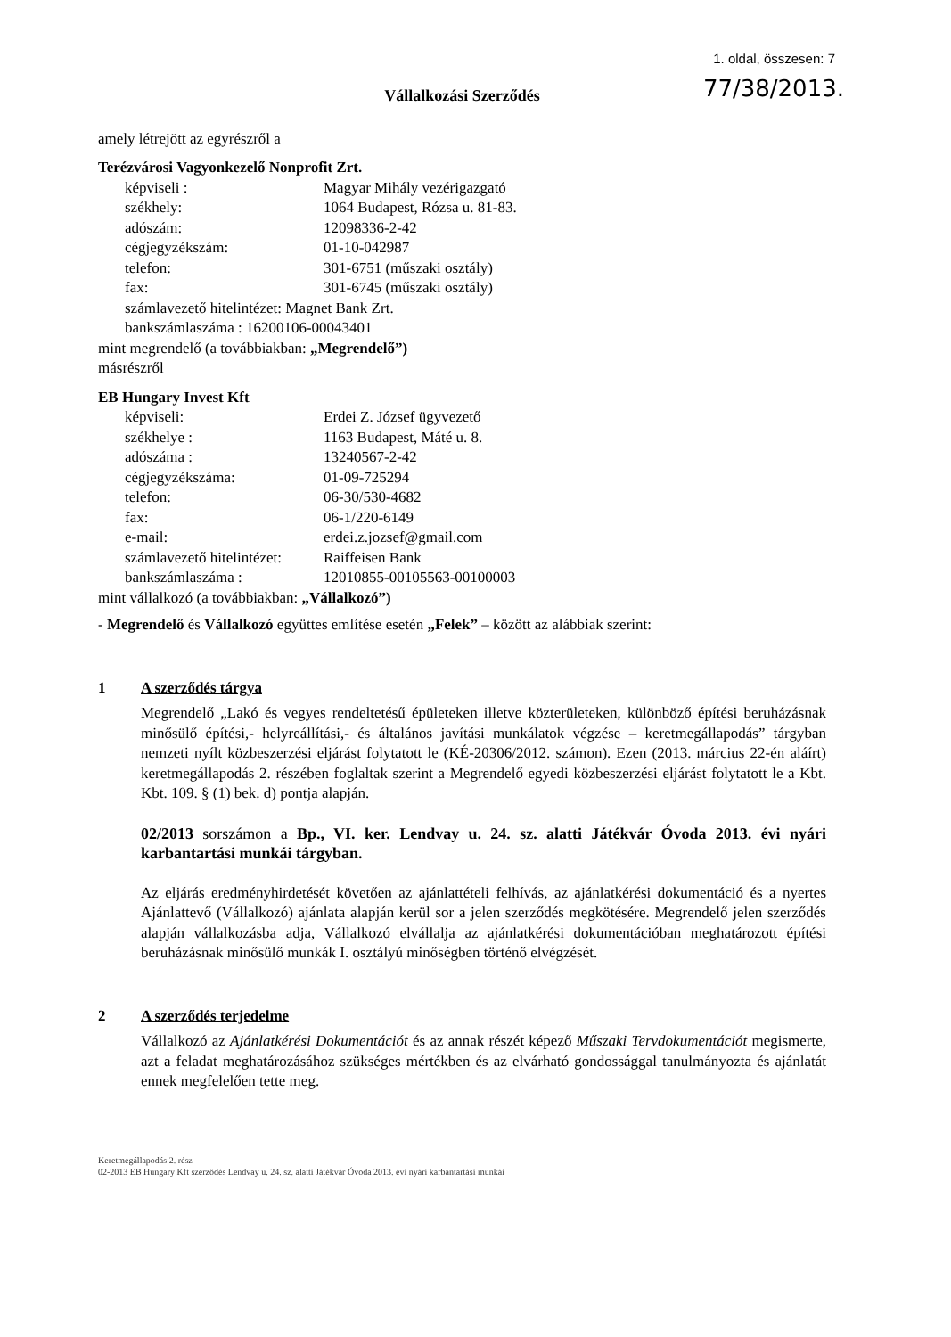1. oldal, összesen: 7
77/38/2013.
Vállalkozási Szerződés
amely létrejött az egyrészről a
Terézvárosi Vagyonkezelő Nonprofit Zrt.
| képviseli : | Magyar Mihály vezérigazgató |
| székhely: | 1064 Budapest, Rózsa u. 81-83. |
| adószám: | 12098336-2-42 |
| cégjegyzékszám: | 01-10-042987 |
| telefon: | 301-6751 (műszaki osztály) |
| fax: | 301-6745 (műszaki osztály) |
| számlavezető hitelintézet: Magnet Bank Zrt. | |
| bankszámlaszáma : 16200106-00043401 | |
mint megrendelő (a továbbiakban: „Megrendelő”)
másrészről
EB Hungary Invest Kft
| képviseli: | Erdei Z. József ügyvezető |
| székhelye : | 1163 Budapest, Máté u. 8. |
| adószáma : | 13240567-2-42 |
| cégjegyzékszáma: | 01-09-725294 |
| telefon: | 06-30/530-4682 |
| fax: | 06-1/220-6149 |
| e-mail: | erdei.z.jozsef@gmail.com |
| számlavezető hitelintézet: | Raiffeisen Bank |
| bankszámlaszáma : | 12010855-00105563-00100003 |
mint vállalkozó (a továbbiakban: „Vállalkozó”)
- Megrendelő és Vállalkozó együttes említése esetén „Felek” – között az alábbiak szerint:
1 A szerződés tárgya
Megrendelő „Lakó és vegyes rendeltetésű épületeken illetve közterületeken, különböző építési beruházásnak minősülő építési,- helyreállítási,- és általános javítási munkálatok végzése – keretmegállapodás” tárgyban nemzeti nyílt közbeszerzési eljárást folytatott le (KÉ-20306/2012. számon). Ezen (2013. március 22-én aláírt) keretmegállapodás 2. részében foglaltak szerint a Megrendelő egyedi közbeszerzési eljárást folytatott le a Kbt. Kbt. 109. § (1) bek. d) pontja alapján.
02/2013 sorszámon a Bp., VI. ker. Lendvay u. 24. sz. alatti Játékvár Óvoda 2013. évi nyári karbantartási munkái tárgyban.
Az eljárás eredményhirdetését követően az ajánlattételi felhívás, az ajánlatkérési dokumentáció és a nyertes Ajánlattevő (Vállalkozó) ajánlata alapján kerül sor a jelen szerződés megkötésére. Megrendelő jelen szerződés alapján vállalkozásba adja, Vállalkozó elvállalja az ajánlatkérési dokumentációban meghatározott építési beruházásnak minősülő munkák I. osztályú minőségben történő elvégzését.
2 A szerződés terjedelme
Vállalkozó az Ajánlatkérési Dokumentációt és az annak részét képező Műszaki Tervdokumentációt megismerte, azt a feladat meghatározásához szükséges mértékben és az elvárható gondossággal tanulmányozta és ajánlatát ennek megfelelően tette meg.
Keretmegállapodás 2. rész
02-2013 EB Hungary Kft szerződés Lendvay u. 24. sz. alatti Játékvár Óvoda 2013. évi nyári karbantartási munkái